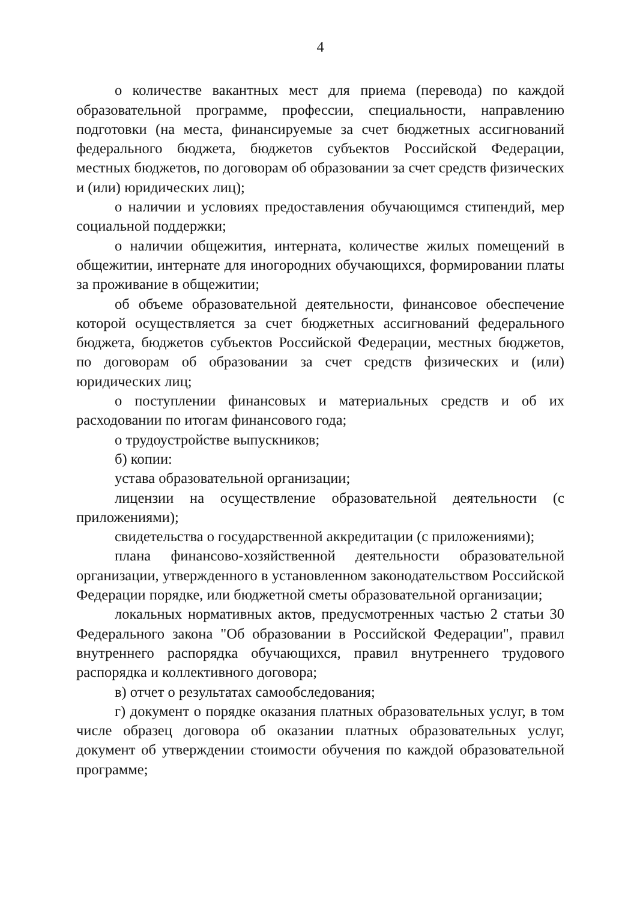4
о количестве вакантных мест для приема (перевода) по каждой образовательной программе, профессии, специальности, направлению подготовки (на места, финансируемые за счет бюджетных ассигнований федерального бюджета, бюджетов субъектов Российской Федерации, местных бюджетов, по договорам об образовании за счет средств физических и (или) юридических лиц);
о наличии и условиях предоставления обучающимся стипендий, мер социальной поддержки;
о наличии общежития, интерната, количестве жилых помещений в общежитии, интернате для иногородних обучающихся, формировании платы за проживание в общежитии;
об объеме образовательной деятельности, финансовое обеспечение которой осуществляется за счет бюджетных ассигнований федерального бюджета, бюджетов субъектов Российской Федерации, местных бюджетов, по договорам об образовании за счет средств физических и (или) юридических лиц;
о поступлении финансовых и материальных средств и об их расходовании по итогам финансового года;
о трудоустройстве выпускников;
б) копии:
устава образовательной организации;
лицензии на осуществление образовательной деятельности (с приложениями);
свидетельства о государственной аккредитации (с приложениями);
плана финансово-хозяйственной деятельности образовательной организации, утвержденного в установленном законодательством Российской Федерации порядке, или бюджетной сметы образовательной организации;
локальных нормативных актов, предусмотренных частью 2 статьи 30 Федерального закона "Об образовании в Российской Федерации", правил внутреннего распорядка обучающихся, правил внутреннего трудового распорядка и коллективного договора;
в) отчет о результатах самообследования;
г) документ о порядке оказания платных образовательных услуг, в том числе образец договора об оказании платных образовательных услуг, документ об утверждении стоимости обучения по каждой образовательной программе;